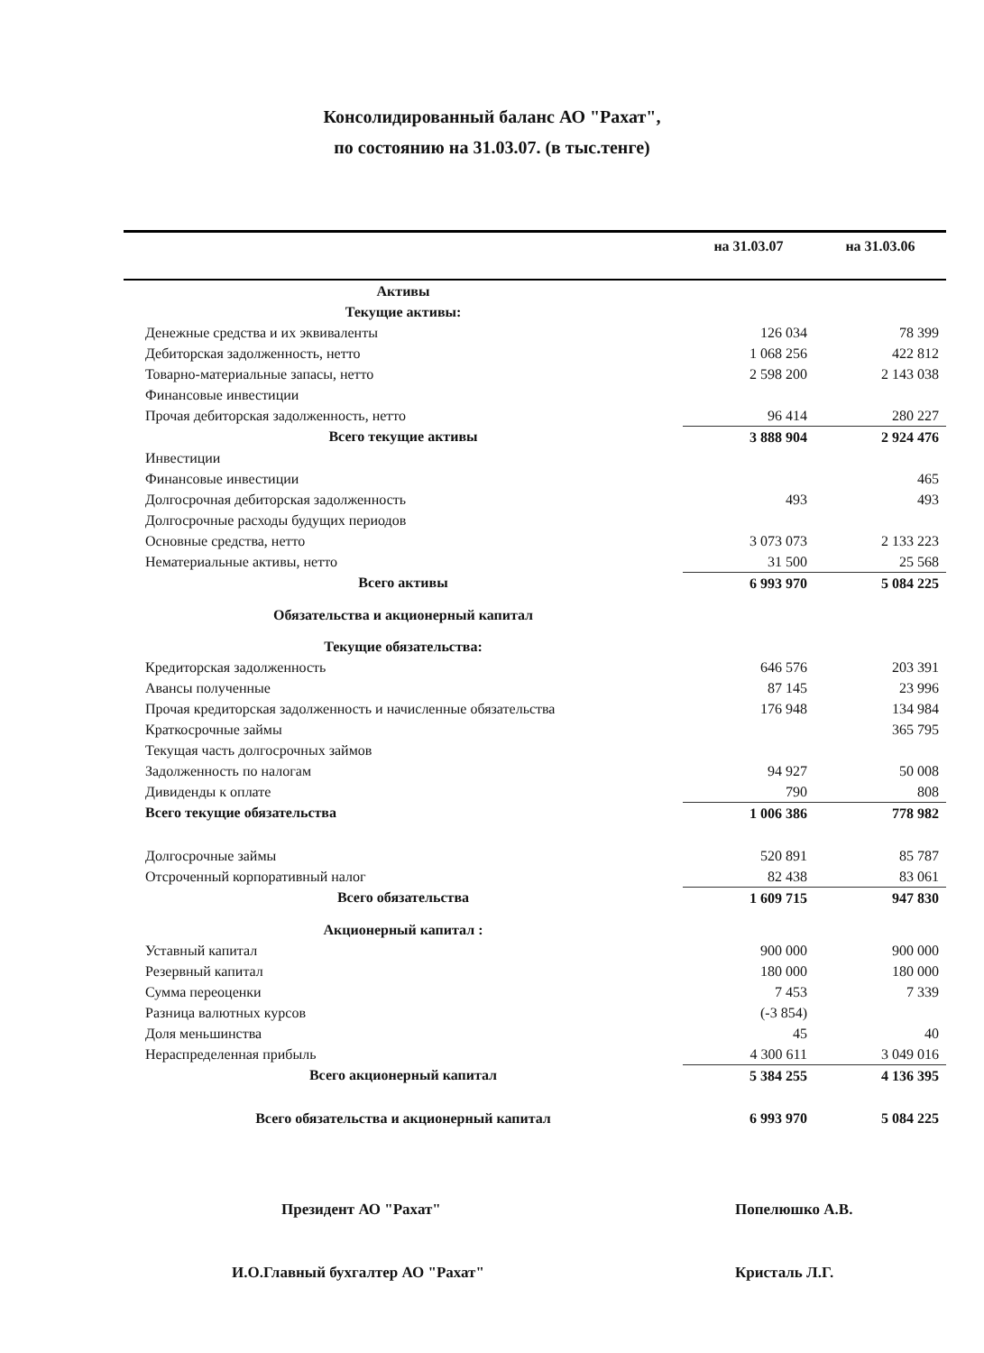Консолидированный баланс АО "Рахат",
по состоянию на 31.03.07. (в тыс.тенге)
| | на 31.03.07 | на 31.03.06 |
| --- | --- | --- |
| Активы | | |
| Текущие активы: | | |
| Денежные средства и их эквиваленты | 126 034 | 78 399 |
| Дебиторская задолженность, нетто | 1 068 256 | 422 812 |
| Товарно-материальные запасы, нетто | 2 598 200 | 2 143 038 |
| Финансовые инвестиции | | |
| Прочая дебиторская задолженность, нетто | 96 414 | 280 227 |
| Всего текущие активы | 3 888 904 | 2 924 476 |
| Инвестиции | | |
| Финансовые инвестиции | | 465 |
| Долгосрочная дебиторская задолженность | 493 | 493 |
| Долгосрочные расходы будущих периодов | | |
| Основные средства, нетто | 3 073 073 | 2 133 223 |
| Нематериальные активы, нетто | 31 500 | 25 568 |
| Всего активы | 6 993 970 | 5 084 225 |
| Обязательства и акционерный капитал | | |
| Текущие обязательства: | | |
| Кредиторская задолженность | 646 576 | 203 391 |
| Авансы полученные | 87 145 | 23 996 |
| Прочая кредиторская задолженность и начисленные обязательства | 176 948 | 134 984 |
| Краткосрочные займы | | 365 795 |
| Текущая часть долгосрочных займов | | |
| Задолженность по налогам | 94 927 | 50 008 |
| Дивиденды к оплате | 790 | 808 |
| Всего текущие обязательства | 1 006 386 | 778 982 |
| Долгосрочные займы | 520 891 | 85 787 |
| Отсроченный корпоративный налог | 82 438 | 83 061 |
| Всего обязательства | 1 609 715 | 947 830 |
| Акционерный капитал : | | |
| Уставный капитал | 900 000 | 900 000 |
| Резервный капитал | 180 000 | 180 000 |
| Сумма переоценки | 7 453 | 7 339 |
| Разница валютных курсов | (-3 854) | |
| Доля меньшинства | 45 | 40 |
| Нераспределенная прибыль | 4 300 611 | 3 049 016 |
| Всего акционерный капитал | 5 384 255 | 4 136 395 |
| Всего обязательства и акционерный капитал | 6 993 970 | 5 084 225 |
Президент АО "Рахат" Попелюшко А.В.
И.О.Главный бухгалтер АО "Рахат" Кристаль Л.Г.